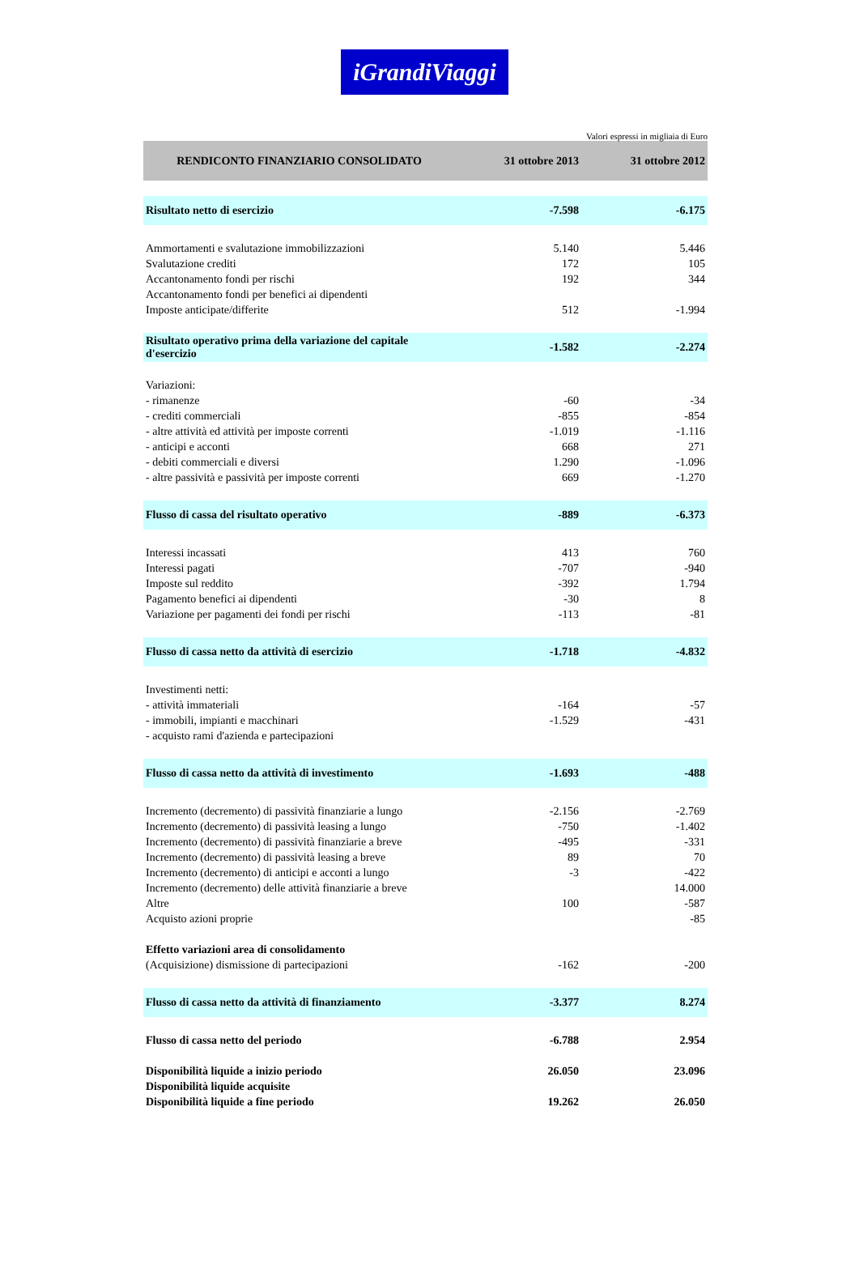iGrandiViaggi
Valori espressi in migliaia di Euro
| RENDICONTO FINANZIARIO CONSOLIDATO | 31 ottobre 2013 | 31 ottobre 2012 |
| --- | --- | --- |
| Risultato netto di esercizio | -7.598 | -6.175 |
| Ammortamenti e svalutazione immobilizzazioni | 5.140 | 5.446 |
| Svalutazione crediti | 172 | 105 |
| Accantonamento fondi per rischi | 192 | 344 |
| Accantonamento fondi per benefici ai dipendenti | | |
| Imposte anticipate/differite | 512 | -1.994 |
| Risultato operativo prima della variazione del capitale d'esercizio | -1.582 | -2.274 |
| Variazioni: | | |
| - rimanenze | -60 | -34 |
| - crediti commerciali | -855 | -854 |
| - altre attività ed attività per imposte correnti | -1.019 | -1.116 |
| - anticipi e acconti | 668 | 271 |
| - debiti commerciali e diversi | 1.290 | -1.096 |
| - altre passività e passività per imposte correnti | 669 | -1.270 |
| Flusso di cassa del risultato operativo | -889 | -6.373 |
| Interessi incassati | 413 | 760 |
| Interessi pagati | -707 | -940 |
| Imposte sul reddito | -392 | 1.794 |
| Pagamento benefici ai dipendenti | -30 | 8 |
| Variazione per pagamenti dei fondi per rischi | -113 | -81 |
| Flusso di cassa netto da attività di esercizio | -1.718 | -4.832 |
| Investimenti netti: | | |
| - attività immateriali | -164 | -57 |
| - immobili, impianti e macchinari | -1.529 | -431 |
| - acquisto rami d'azienda e partecipazioni | | |
| Flusso di cassa netto da attività di investimento | -1.693 | -488 |
| Incremento (decremento) di passività finanziarie a lungo | -2.156 | -2.769 |
| Incremento (decremento) di passività leasing a lungo | -750 | -1.402 |
| Incremento (decremento) di passività finanziarie a breve | -495 | -331 |
| Incremento (decremento) di passività leasing a breve | 89 | 70 |
| Incremento (decremento) di anticipi e acconti a lungo | -3 | -422 |
| Incremento (decremento) delle attività finanziarie a breve | | 14.000 |
| Altre | 100 | -587 |
| Acquisto azioni proprie | | -85 |
| Effetto variazioni area di consolidamento | | |
| (Acquisizione) dismissione di partecipazioni | -162 | -200 |
| Flusso di cassa netto da attività di finanziamento | -3.377 | 8.274 |
| Flusso di cassa netto del periodo | -6.788 | 2.954 |
| Disponibilità liquide a inizio periodo | 26.050 | 23.096 |
| Disponibilità liquide acquisite | | |
| Disponibilità liquide a fine periodo | 19.262 | 26.050 |